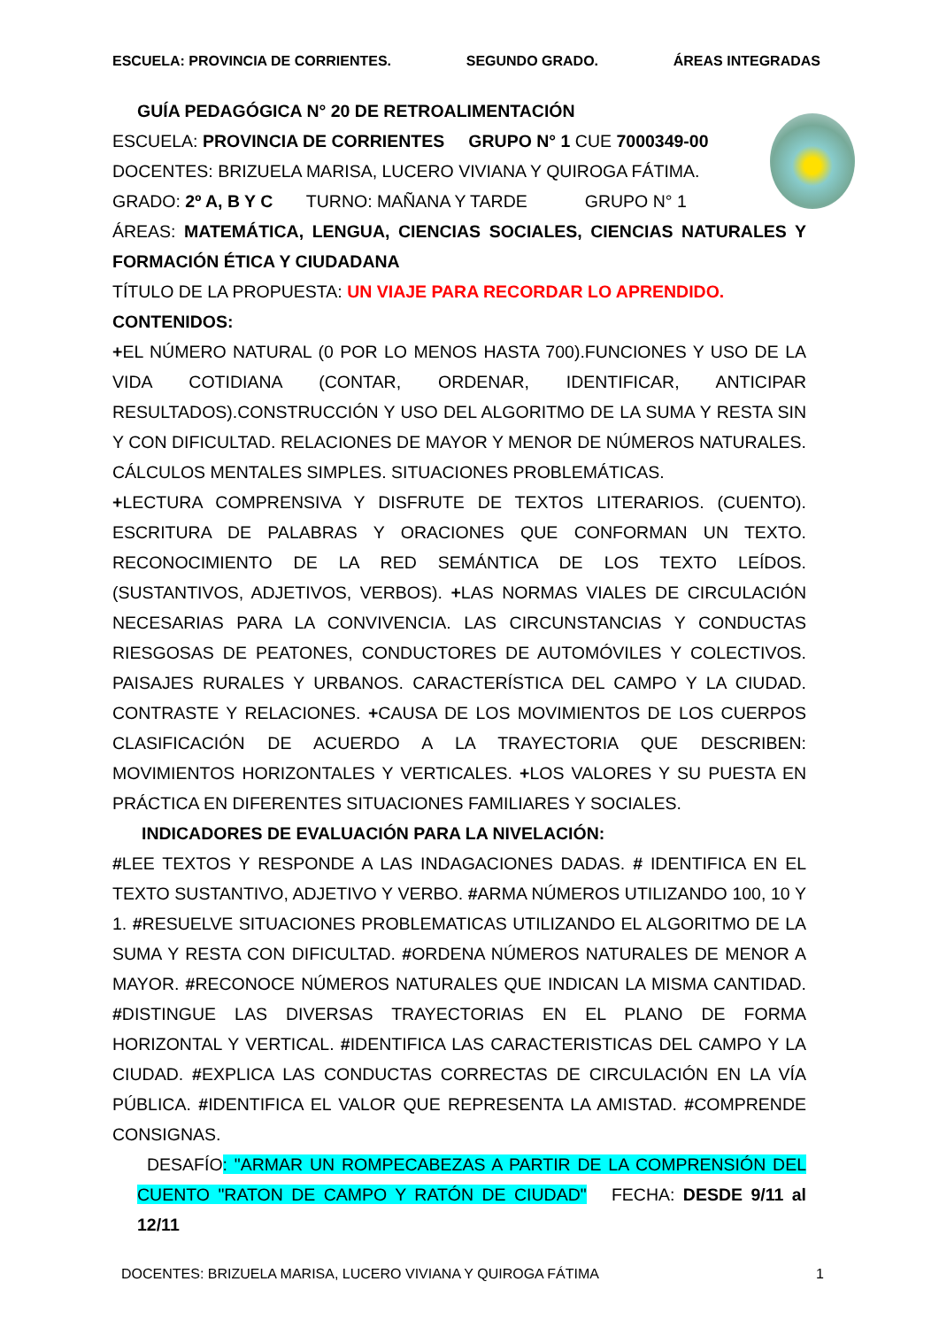ESCUELA: PROVINCIA DE CORRIENTES. SEGUNDO GRADO. ÁREAS INTEGRADAS
GUÍA PEDAGÓGICA N° 20 DE RETROALIMENTACIÓN
ESCUELA: PROVINCIA DE CORRIENTES GRUPO N° 1 CUE 7000349-00
DOCENTES: BRIZUELA MARISA, LUCERO VIVIANA Y QUIROGA FÁTIMA.
GRADO: 2º A, B Y C TURNO: MAÑANA Y TARDE GRUPO N° 1
ÁREAS: MATEMÁTICA, LENGUA, CIENCIAS SOCIALES, CIENCIAS NATURALES Y FORMACIÓN ÉTICA Y CIUDADANA
TÍTULO DE LA PROPUESTA: UN VIAJE PARA RECORDAR LO APRENDIDO.
CONTENIDOS:
+EL NÚMERO NATURAL (0 POR LO MENOS HASTA 700).FUNCIONES Y USO DE LA VIDA COTIDIANA (CONTAR, ORDENAR, IDENTIFICAR, ANTICIPAR RESULTADOS).CONSTRUCCIÓN Y USO DEL ALGORITMO DE LA SUMA Y RESTA SIN Y CON DIFICULTAD. RELACIONES DE MAYOR Y MENOR DE NÚMEROS NATURALES. CÁLCULOS MENTALES SIMPLES. SITUACIONES PROBLEMÁTICAS.
+LECTURA COMPRENSIVA Y DISFRUTE DE TEXTOS LITERARIOS. (CUENTO). ESCRITURA DE PALABRAS Y ORACIONES QUE CONFORMAN UN TEXTO. RECONOCIMIENTO DE LA RED SEMÁNTICA DE LOS TEXTO LEÍDOS. (SUSTANTIVOS, ADJETIVOS, VERBOS). +LAS NORMAS VIALES DE CIRCULACIÓN NECESARIAS PARA LA CONVIVENCIA. LAS CIRCUNSTANCIAS Y CONDUCTAS RIESGOSAS DE PEATONES, CONDUCTORES DE AUTOMÓVILES Y COLECTIVOS. PAISAJES RURALES Y URBANOS. CARACTERÍSTICA DEL CAMPO Y LA CIUDAD. CONTRASTE Y RELACIONES. +CAUSA DE LOS MOVIMIENTOS DE LOS CUERPOS CLASIFICACIÓN DE ACUERDO A LA TRAYECTORIA QUE DESCRIBEN: MOVIMIENTOS HORIZONTALES Y VERTICALES. +LOS VALORES Y SU PUESTA EN PRÁCTICA EN DIFERENTES SITUACIONES FAMILIARES Y SOCIALES.
INDICADORES DE EVALUACIÓN PARA LA NIVELACIÓN:
#LEE TEXTOS Y RESPONDE A LAS INDAGACIONES DADAS. # IDENTIFICA EN EL TEXTO SUSTANTIVO, ADJETIVO Y VERBO. #ARMA NÚMEROS UTILIZANDO 100, 10 Y 1. #RESUELVE SITUACIONES PROBLEMATICAS UTILIZANDO EL ALGORITMO DE LA SUMA Y RESTA CON DIFICULTAD. #ORDENA NÚMEROS NATURALES DE MENOR A MAYOR. #RECONOCE NÚMEROS NATURALES QUE INDICAN LA MISMA CANTIDAD. #DISTINGUE LAS DIVERSAS TRAYECTORIAS EN EL PLANO DE FORMA HORIZONTAL Y VERTICAL. #IDENTIFICA LAS CARACTERISTICAS DEL CAMPO Y LA CIUDAD. #EXPLICA LAS CONDUCTAS CORRECTAS DE CIRCULACIÓN EN LA VÍA PÚBLICA. #IDENTIFICA EL VALOR QUE REPRESENTA LA AMISTAD. #COMPRENDE CONSIGNAS.
DESAFÍO: "ARMAR UN ROMPECABEZAS A PARTIR DE LA COMPRENSIÓN DEL CUENTO "RATON DE CAMPO Y RATÓN DE CIUDAD" FECHA: DESDE 9/11 al 12/11
DOCENTES: BRIZUELA MARISA, LUCERO VIVIANA Y QUIROGA FÁTIMA 1